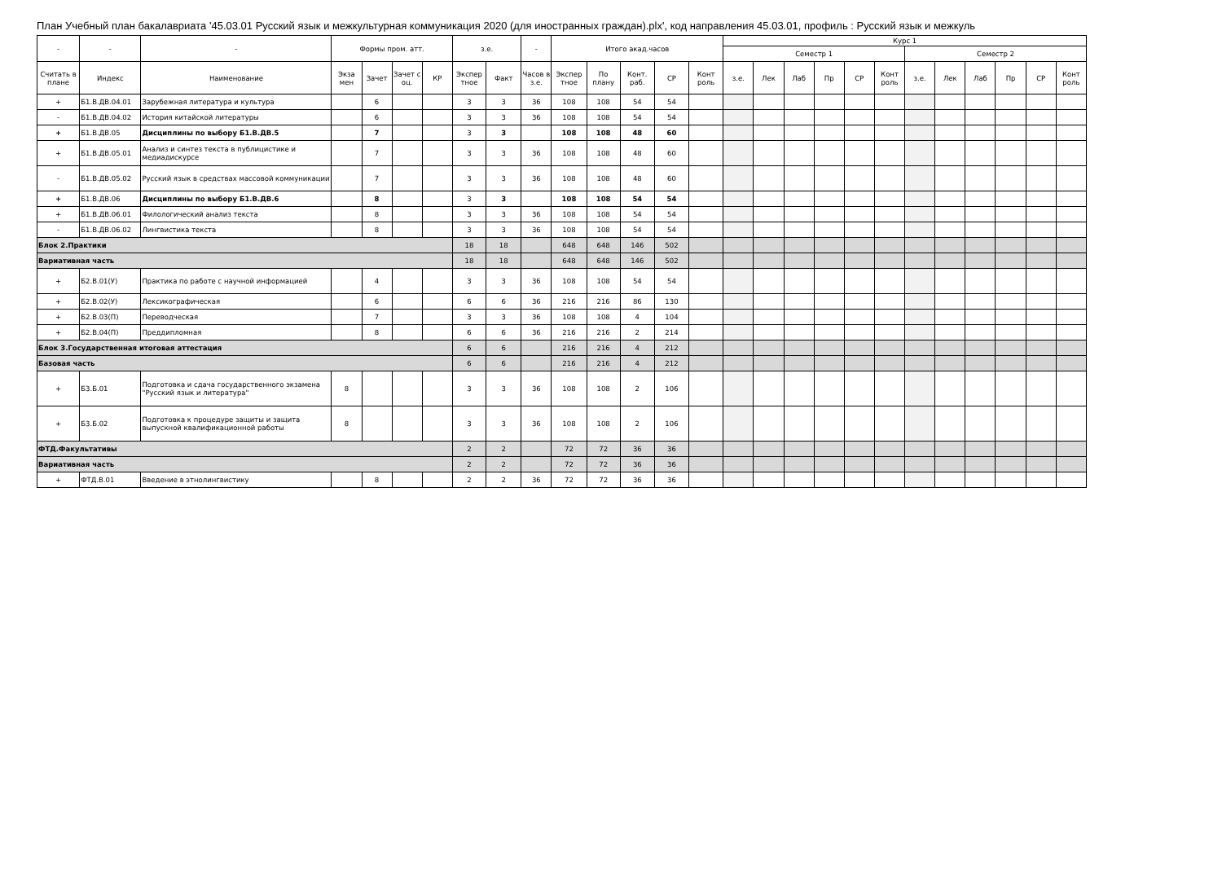План Учебный план бакалавриата '45.03.01 Русский язык и межкультурная коммуникация 2020 (для иностранных граждан).plx', код направления 45.03.01, профиль : Русский язык и межкуль
| - | - | - | Формы пром. атт. | | | | з.е. | | - | Итого акад.часов | | | | | Курс 1 | | | | | | | | | | | |
| --- | --- | --- | --- | --- | --- | --- | --- | --- | --- | --- | --- | --- | --- | --- | --- | --- | --- | --- | --- | --- | --- | --- | --- | --- | --- | --- |
| | | | | | | | | | | | | | | | Семестр 1 | | | | | | Семестр 2 | | | | | |
| Считать в плане | Индекс | Наименование | Экза мен | Зачет | Зачет с оц. | КР | Экспер тное | Факт | Часов в з.е. | Экспер тное | По плану | Конт. раб. | СР | Конт роль | з.е. | Лек | Лаб | Пр | СР | Конт роль | з.е. | Лек | Лаб | Пр | СР | Конт роль |
| + | Б1.В.ДВ.04.01 | Зарубежная литература и культура | | 6 | | | 3 | 3 | 36 | 108 | 108 | 54 | 54 | | | | | | | | | | | | | |
| - | Б1.В.ДВ.04.02 | История китайской литературы | | 6 | | | 3 | 3 | 36 | 108 | 108 | 54 | 54 | | | | | | | | | | | | | |
| + | Б1.В.ДВ.05 | Дисциплины по выбору Б1.В.ДВ.5 | | 7 | | | 3 | 3 | | 108 | 108 | 48 | 60 | | | | | | | | | | | | | |
| + | Б1.В.ДВ.05.01 | Анализ и синтез текста в публицистике и медиадискурсе | | 7 | | | 3 | 3 | 36 | 108 | 108 | 48 | 60 | | | | | | | | | | | | | |
| - | Б1.В.ДВ.05.02 | Русский язык в средствах массовой коммуникации | | 7 | | | 3 | 3 | 36 | 108 | 108 | 48 | 60 | | | | | | | | | | | | | |
| + | Б1.В.ДВ.06 | Дисциплины по выбору Б1.В.ДВ.6 | | 8 | | | 3 | 3 | | 108 | 108 | 54 | 54 | | | | | | | | | | | | | |
| + | Б1.В.ДВ.06.01 | Филологический анализ текста | | 8 | | | 3 | 3 | 36 | 108 | 108 | 54 | 54 | | | | | | | | | | | | | |
| - | Б1.В.ДВ.06.02 | Лингвистика текста | | 8 | | | 3 | 3 | 36 | 108 | 108 | 54 | 54 | | | | | | | | | | | | | |
| Блок 2.Практики | | | | | | | 18 | 18 | | 648 | 648 | 146 | 502 | | | | | | | | | | | | | |
| Вариативная часть | | | | | | | 18 | 18 | | 648 | 648 | 146 | 502 | | | | | | | | | | | | | |
| + | Б2.В.01(У) | Практика по работе с научной информацией | | 4 | | | 3 | 3 | 36 | 108 | 108 | 54 | 54 | | | | | | | | | | | | | |
| + | Б2.В.02(У) | Лексикографическая | | 6 | | | 6 | 6 | 36 | 216 | 216 | 86 | 130 | | | | | | | | | | | | | |
| + | Б2.В.03(П) | Переводческая | | 7 | | | 3 | 3 | 36 | 108 | 108 | 4 | 104 | | | | | | | | | | | | | |
| + | Б2.В.04(П) | Преддипломная | | 8 | | | 6 | 6 | 36 | 216 | 216 | 2 | 214 | | | | | | | | | | | | | |
| Блок 3.Государственная итоговая аттестация | | | | | | | 6 | 6 | | 216 | 216 | 4 | 212 | | | | | | | | | | | | | |
| Базовая часть | | | | | | | 6 | 6 | | 216 | 216 | 4 | 212 | | | | | | | | | | | | | |
| + | Б3.Б.01 | Подготовка и сдача государственного экзамена "Русский язык и литература" | 8 | | | | 3 | 3 | 36 | 108 | 108 | 2 | 106 | | | | | | | | | | | | | |
| + | Б3.Б.02 | Подготовка к процедуре защиты и защита выпускной квалификационной работы | 8 | | | | 3 | 3 | 36 | 108 | 108 | 2 | 106 | | | | | | | | | | | | | |
| ФТД.Факультативы | | | | | | | 2 | 2 | | 72 | 72 | 36 | 36 | | | | | | | | | | | | | |
| Вариативная часть | | | | | | | 2 | 2 | | 72 | 72 | 36 | 36 | | | | | | | | | | | | | |
| + | ФТД.В.01 | Введение в этнолингвистику | | 8 | | | 2 | 2 | 36 | 72 | 72 | 36 | 36 | | | | | | | | | | | | | |